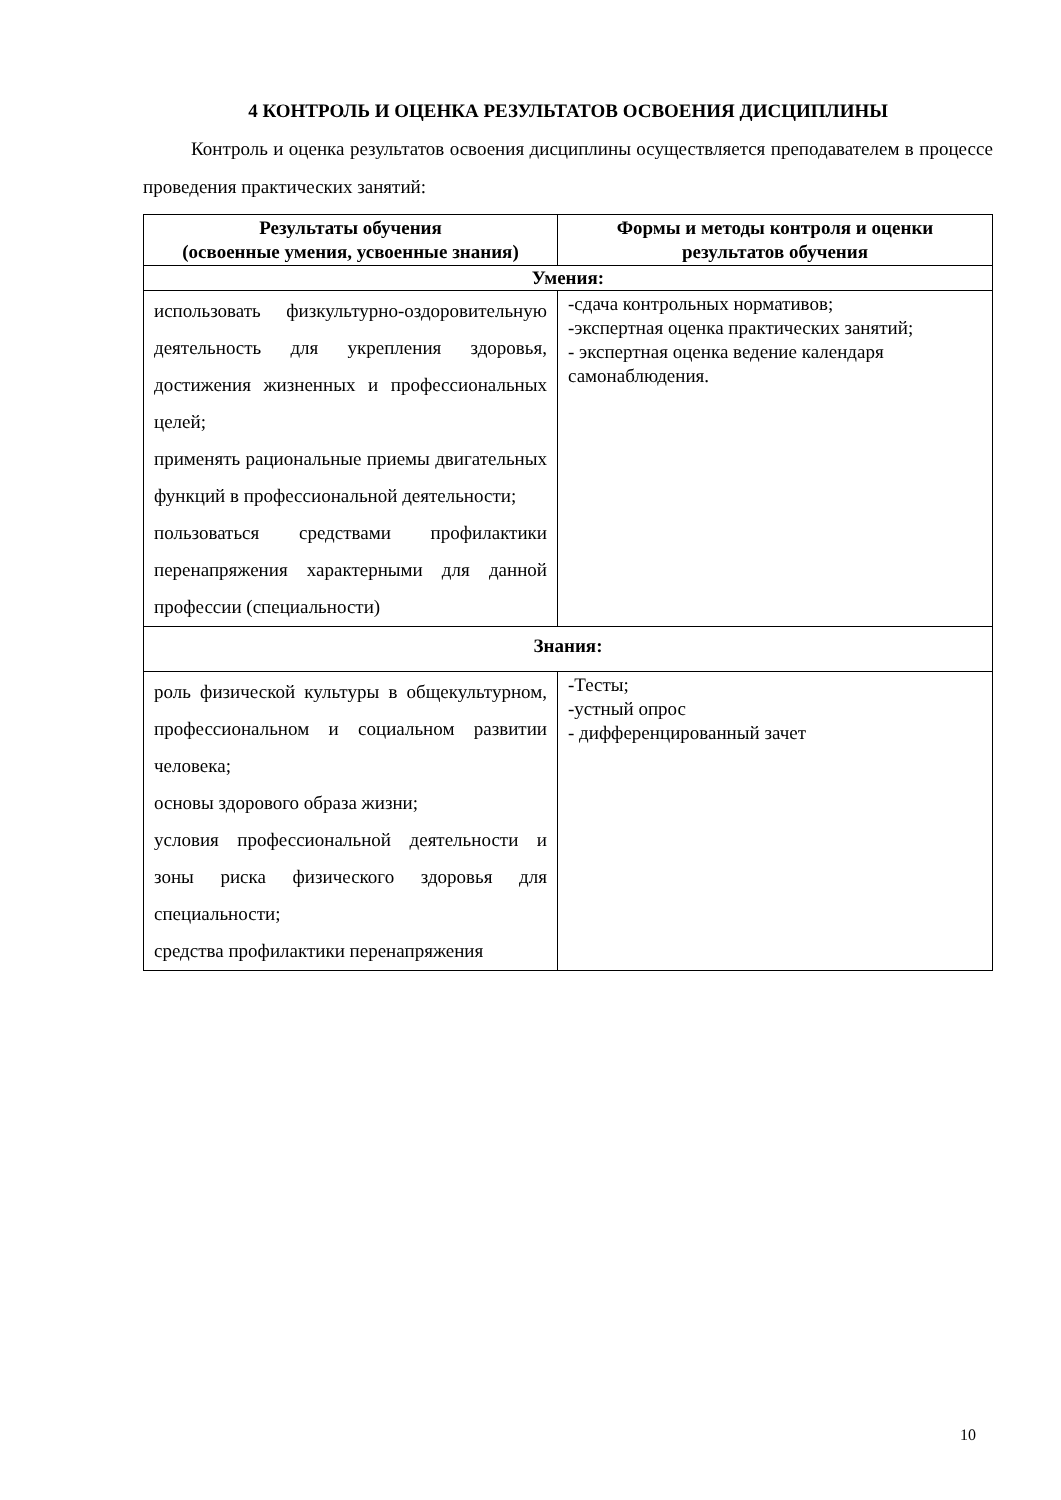4 КОНТРОЛЬ И ОЦЕНКА РЕЗУЛЬТАТОВ ОСВОЕНИЯ ДИСЦИПЛИНЫ
Контроль и оценка результатов освоения дисциплины осуществляется преподавателем в процессе проведения практических занятий:
| Результаты обучения (освоенные умения, усвоенные знания) | Формы и методы контроля и оценки результатов обучения |
| --- | --- |
| Умения: | |
| использовать физкультурно-оздоровительную деятельность для укрепления здоровья, достижения жизненных и профессиональных целей; применять рациональные приемы двигательных функций в профессиональной деятельности; пользоваться средствами профилактики перенапряжения характерными для данной профессии (специальности) | -сдача контрольных нормативов; -экспертная оценка практических занятий; - экспертная оценка ведение календаря самонаблюдения. |
| Знания: | |
| роль физической культуры в общекультурном, профессиональном и социальном развитии человека; основы здорового образа жизни; условия профессиональной деятельности и зоны риска физического здоровья для специальности; средства профилактики перенапряжения | -Тесты; -устный опрос - дифференцированный зачет |
10